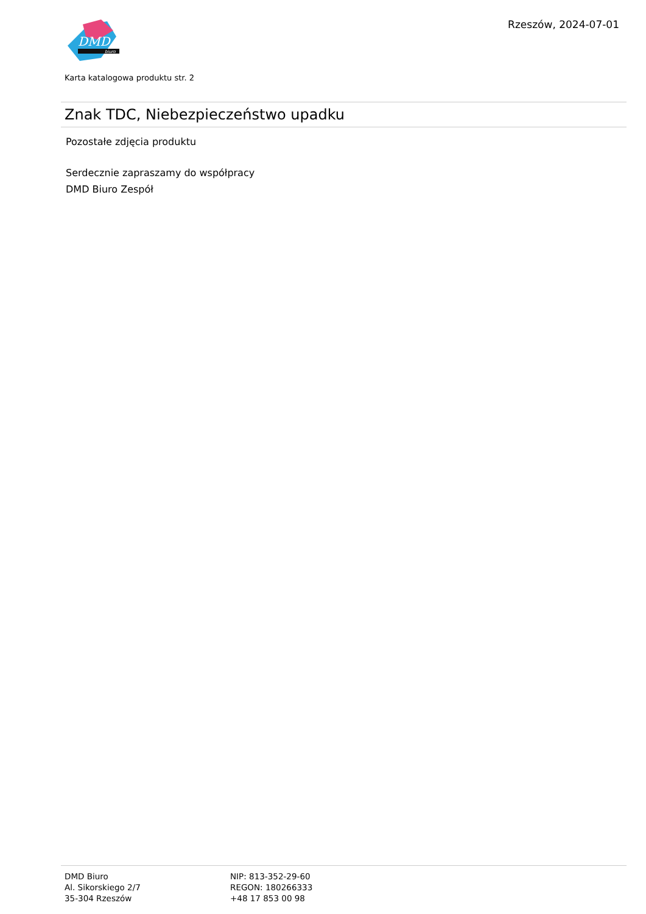DMD
biuro
Rzeszów, 2024-07-01
Karta katalogowa produktu str. 2
Znak TDC, Niebezpieczeństwo upadku
Pozostałe zdjęcia produktu
Serdecznie zapraszamy do współpracy
DMD Biuro Zespół
DMD Biuro
Al. Sikorskiego 2/7
35-304 Rzeszów
NIP: 813-352-29-60
REGON: 180266333
+48 17 853 00 98